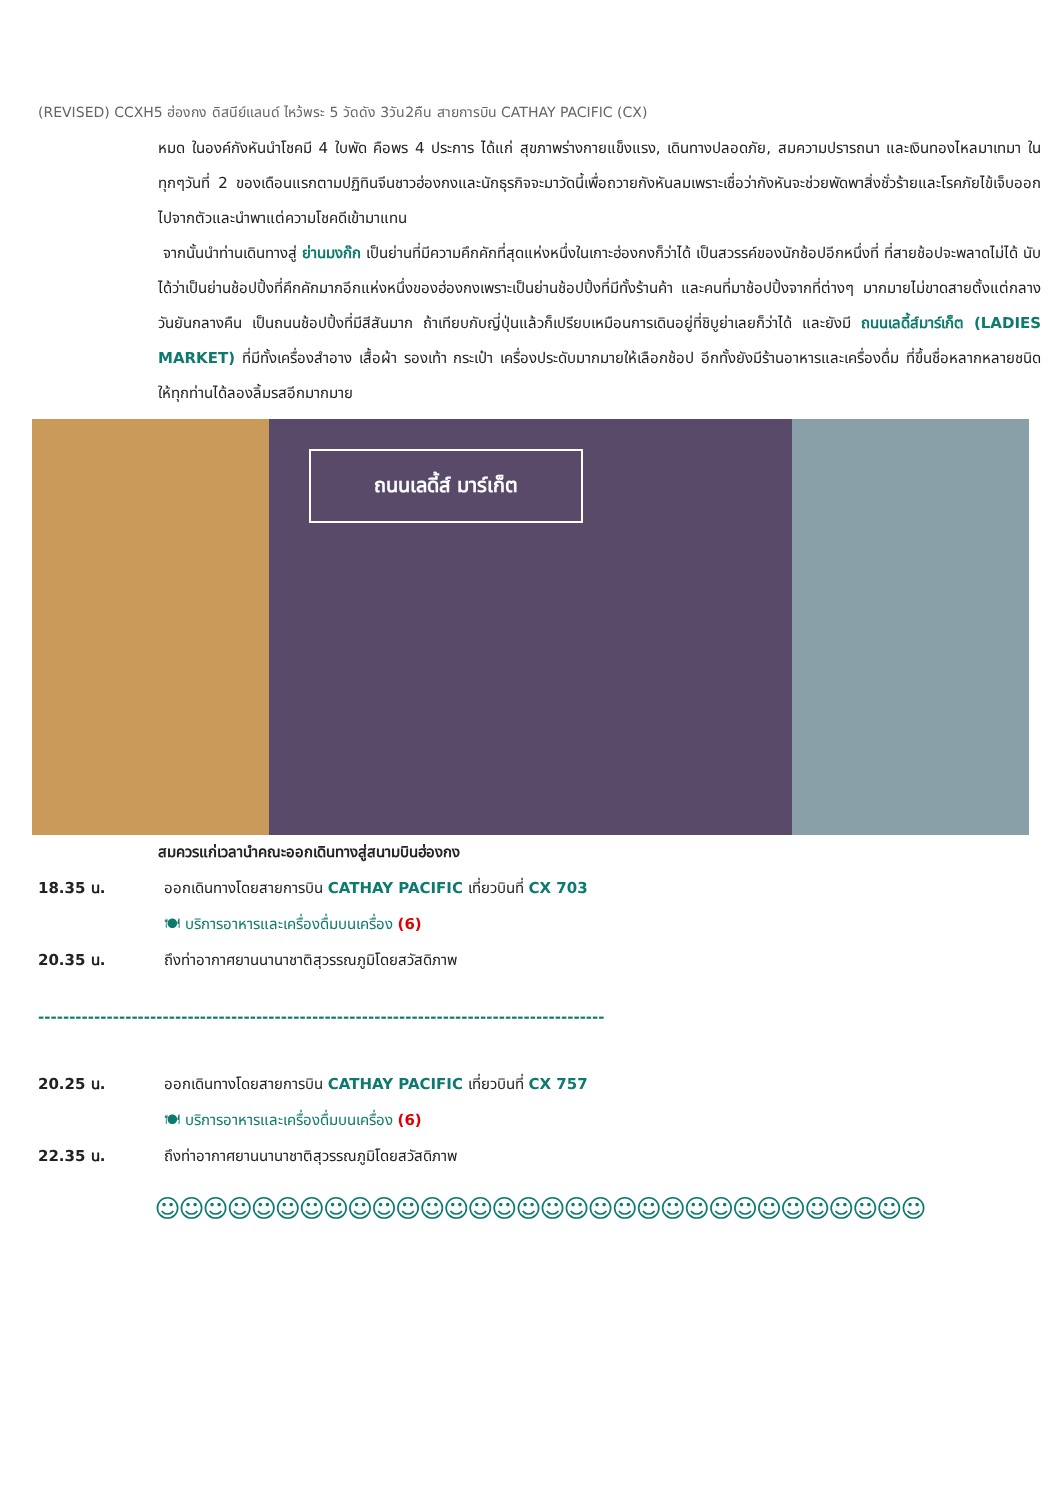(REVISED) CCXH5 ฮ่องกง ดิสนีย์แลนด์ ไหว้พระ 5 วัดดัง 3วัน2คืน สายการบิน CATHAY PACIFIC (CX)
หมด ในองค์กังหันนำโชคมี 4 ใบพัด คือพร 4 ประการ ได้แก่ สุขภาพร่างกายแข็งแรง, เดินทางปลอดภัย, สมความปรารถนา และเงินทองไหลมาเทมา ในทุกๆวันที่ 2 ของเดือนแรกตามปฏิทินจีนชาวฮ่องกงและนักธุรกิจจะมาวัดนี้เพื่อถวายกังหันลมเพราะเชื่อว่ากังหันจะช่วยพัดพาสิ่งชั่วร้ายและโรคภัยไข้เจ็บออกไปจากตัวและนำพาแต่ความโชคดีเข้ามาแทน
จากนั้นนำท่านเดินทางสู่ ย่านมงก๊ก เป็นย่านที่มีความคึกคักที่สุดแห่งหนึ่งในเกาะฮ่องกงก็ว่าได้ เป็นสวรรค์ของนักช้อปอีกหนึ่งที่ ที่สายช้อปจะพลาดไม่ได้ นับได้ว่าเป็นย่านช้อปปิ้งที่คึกคักมากอีกแห่งหนึ่งของฮ่องกงเพราะเป็นย่านช้อปปิ้งที่มีทั้งร้านค้า และคนที่มาช้อปปิ้งจากที่ต่างๆ มากมายไม่ขาดสายตั้งแต่กลางวันยันกลางคืน เป็นถนนช้อปปิ้งที่มีสีสันมาก ถ้าเทียบกับญี่ปุ่นแล้วก็เปรียบเหมือนการเดินอยู่ที่ชิบูย่าเลยก็ว่าได้ และยังมี ถนนเลดี้ส์มาร์เก็ต (LADIES MARKET) ที่มีทั้งเครื่องสำอาง เสื้อผ้า รองเท้า กระเป๋า เครื่องประดับมากมายให้เลือกช้อป อีกทั้งยังมีร้านอาหารและเครื่องดื่ม ที่ขึ้นชื่อหลากหลายชนิด ให้ทุกท่านได้ลองลิ้มรสอีกมากมาย
ถนนเลดี้ส์ มาร์เก็ต
สมควรแก่เวลานำคณะออกเดินทางสู่สนามบินฮ่องกง
18.35 น. ออกเดินทางโดยสายการบิน CATHAY PACIFIC เที่ยวบินที่ CX 703
🍽 บริการอาหารและเครื่องดื่มบนเครื่อง (6)
20.35 น. ถึงท่าอากาศยานนานาชาติสุวรรณภูมิโดยสวัสดิภาพ
-------------------------------------------------------------------------------------------
20.25 น. ออกเดินทางโดยสายการบิน CATHAY PACIFIC เที่ยวบินที่ CX 757
🍽 บริการอาหารและเครื่องดื่มบนเครื่อง (6)
22.35 น. ถึงท่าอากาศยานนานาชาติสุวรรณภูมิโดยสวัสดิภาพ
☺☺☺☺☺☺☺☺☺☺☺☺☺☺☺☺☺☺☺☺☺☺☺☺☺☺☺☺☺☺☺☺